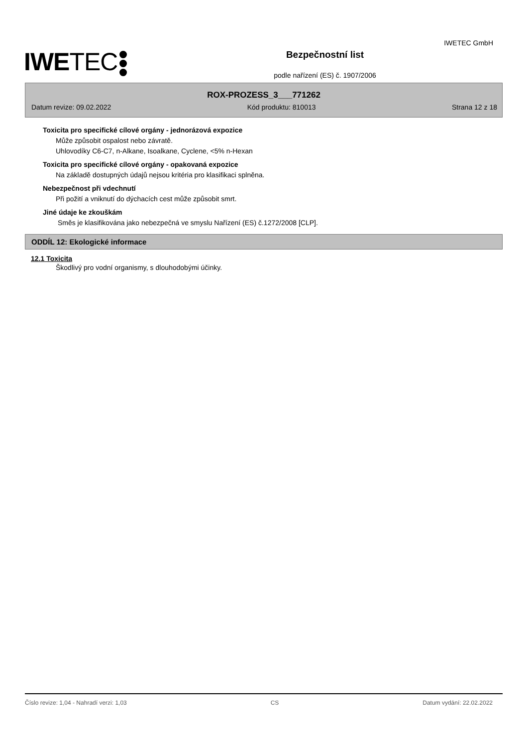IWETEC GmbH
IWETEC
Bezpečnostní list
podle nařízení (ES) č. 1907/2006
ROX-PROZESS_3___771262
Datum revize: 09.02.2022 Kód produktu: 810013 Strana 12 z 18
Toxicita pro specifické cílové orgány - jednorázová expozice
Může způsobit ospalost nebo závratě.
Uhlovodíky C6-C7, n-Alkane, Isoalkane, Cyclene, <5% n-Hexan
Toxicita pro specifické cílové orgány - opakovaná expozice
Na základě dostupných údajů nejsou kritéria pro klasifikaci splněna.
Nebezpečnost při vdechnutí
Při požití a vniknutí do dýchacích cest může způsobit smrt.
Jiné údaje ke zkouškám
Směs je klasifikována jako nebezpečná ve smyslu Nařízení (ES) č.1272/2008 [CLP].
ODDÍL 12: Ekologické informace
12.1 Toxicita
Škodlivý pro vodní organismy, s dlouhodobými účinky.
Číslo revize: 1,04 - Nahradí verzi: 1,03 CS Datum vydání: 22.02.2022